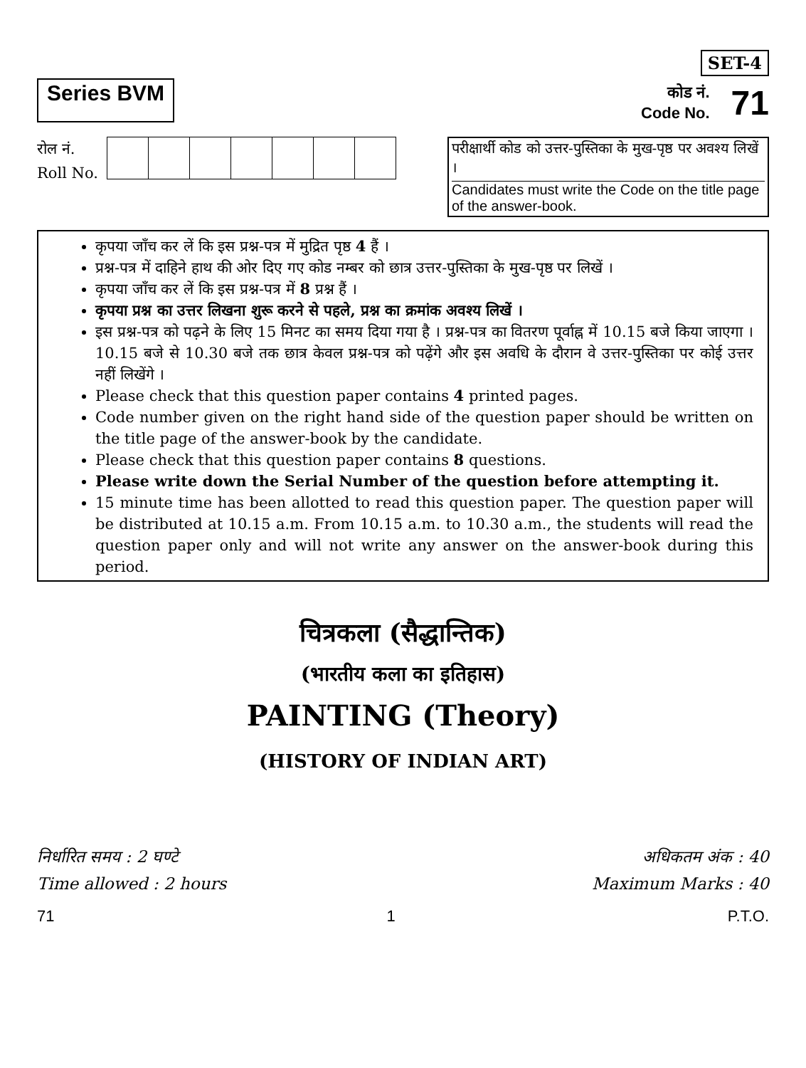Series BVM
SET-4
कोड नं.
Code No.
71
रोल नं.
Roll No.
परीक्षार्थी कोड को उत्तर-पुस्तिका के मुख-पृष्ठ पर अवश्य लिखें ।
Candidates must write the Code on the title page of the answer-book.
कृपया जाँच कर लें कि इस प्रश्न-पत्र में मुद्रित पृष्ठ 4 हैं ।
प्रश्न-पत्र में दाहिने हाथ की ओर दिए गए कोड नम्बर को छात्र उत्तर-पुस्तिका के मुख-पृष्ठ पर लिखें ।
कृपया जाँच कर लें कि इस प्रश्न-पत्र में 8 प्रश्न हैं ।
कृपया प्रश्न का उत्तर लिखना शुरू करने से पहले, प्रश्न का क्रमांक अवश्य लिखें ।
इस प्रश्न-पत्र को पढ़ने के लिए 15 मिनट का समय दिया गया है । प्रश्न-पत्र का वितरण पूर्वाह्न में 10.15 बजे किया जाएगा । 10.15 बजे से 10.30 बजे तक छात्र केवल प्रश्न-पत्र को पढ़ेंगे और इस अवधि के दौरान वे उत्तर-पुस्तिका पर कोई उत्तर नहीं लिखेंगे ।
Please check that this question paper contains 4 printed pages.
Code number given on the right hand side of the question paper should be written on the title page of the answer-book by the candidate.
Please check that this question paper contains 8 questions.
Please write down the Serial Number of the question before attempting it.
15 minute time has been allotted to read this question paper. The question paper will be distributed at 10.15 a.m. From 10.15 a.m. to 10.30 a.m., the students will read the question paper only and will not write any answer on the answer-book during this period.
चित्रकला (सैद्धान्तिक)
(भारतीय कला का इतिहास)
PAINTING (Theory)
(HISTORY OF INDIAN ART)
निर्धारित समय : 2 घण्टे
Time allowed : 2 hours
अधिकतम अंक : 40
Maximum Marks : 40
71 1 P.T.O.